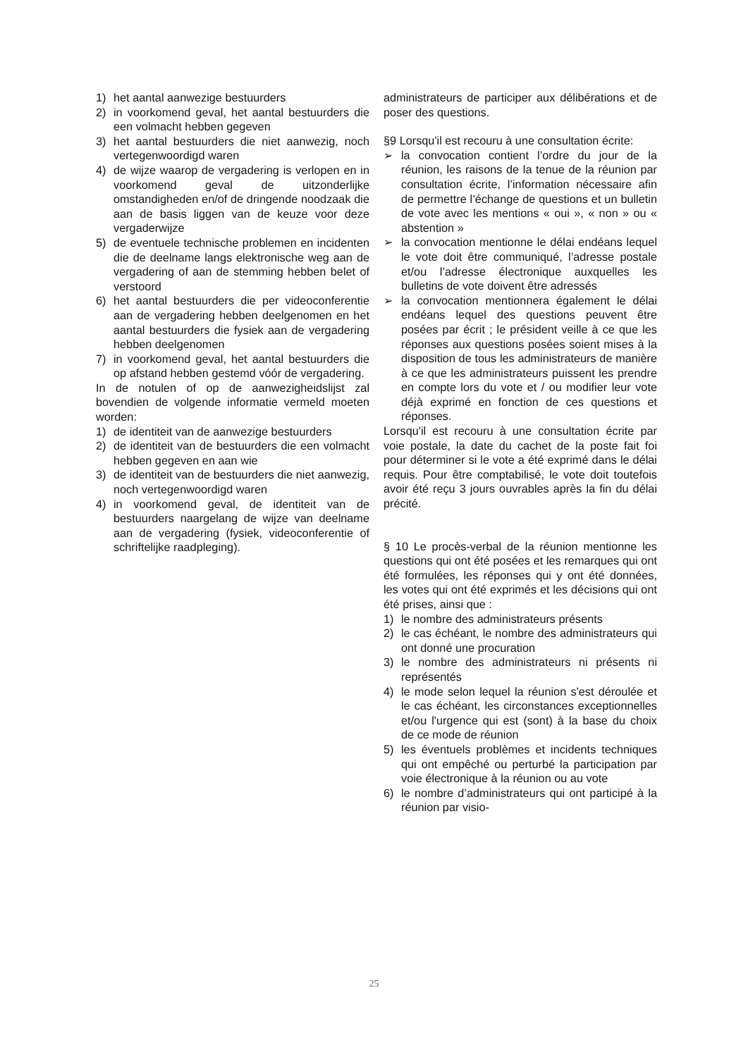1) het aantal aanwezige bestuurders
2) in voorkomend geval, het aantal bestuurders die een volmacht hebben gegeven
3) het aantal bestuurders die niet aanwezig, noch vertegenwoordigd waren
4) de wijze waarop de vergadering is verlopen en in voorkomend geval de uitzonderlijke omstandigheden en/of de dringende noodzaak die aan de basis liggen van de keuze voor deze vergaderwijze
5) de eventuele technische problemen en incidenten die de deelname langs elektronische weg aan de vergadering of aan de stemming hebben belet of verstoord
6) het aantal bestuurders die per videoconferentie aan de vergadering hebben deelgenomen en het aantal bestuurders die fysiek aan de vergadering hebben deelgenomen
7) in voorkomend geval, het aantal bestuurders die op afstand hebben gestemd vóór de vergadering.
In de notulen of op de aanwezigheidslijst zal bovendien de volgende informatie vermeld moeten worden:
1) de identiteit van de aanwezige bestuurders
2) de identiteit van de bestuurders die een volmacht hebben gegeven en aan wie
3) de identiteit van de bestuurders die niet aanwezig, noch vertegenwoordigd waren
4) in voorkomend geval, de identiteit van de bestuurders naargelang de wijze van deelname aan de vergadering (fysiek, videoconferentie of schriftelijke raadpleging).
administrateurs de participer aux délibérations et de poser des questions.
§9 Lorsqu'il est recouru à une consultation écrite:
➢ la convocation contient l’ordre du jour de la réunion, les raisons de la tenue de la réunion par consultation écrite, l’information nécessaire afin de permettre l’échange de questions et un bulletin de vote avec les mentions « oui », « non » ou « abstention »
➢ la convocation mentionne le délai endéans lequel le vote doit être communiqué, l’adresse postale et/ou l’adresse électronique auxquelles les bulletins de vote doivent être adressés
➢ la convocation mentionnera également le délai endéans lequel des questions peuvent être posées par écrit ; le président veille à ce que les réponses aux questions posées soient mises à la disposition de tous les administrateurs de manière à ce que les administrateurs puissent les prendre en compte lors du vote et / ou modifier leur vote déjà exprimé en fonction de ces questions et réponses.
Lorsqu'il est recouru à une consultation écrite par voie postale, la date du cachet de la poste fait foi pour déterminer si le vote a été exprimé dans le délai requis. Pour être comptabilisé, le vote doit toutefois avoir été reçu 3 jours ouvrables après la fin du délai précité.
§ 10 Le procès-verbal de la réunion mentionne les questions qui ont été posées et les remarques qui ont été formulées, les réponses qui y ont été données, les votes qui ont été exprimés et les décisions qui ont été prises, ainsi que :
1) le nombre des administrateurs présents
2) le cas échéant, le nombre des administrateurs qui ont donné une procuration
3) le nombre des administrateurs ni présents ni représentés
4) le mode selon lequel la réunion s'est déroulée et le cas échéant, les circonstances exceptionnelles et/ou l'urgence qui est (sont) à la base du choix de ce mode de réunion
5) les éventuels problèmes et incidents techniques qui ont empêché ou perturbé la participation par voie électronique à la réunion ou au vote
6) le nombre d’administrateurs qui ont participé à la réunion par visio-
25